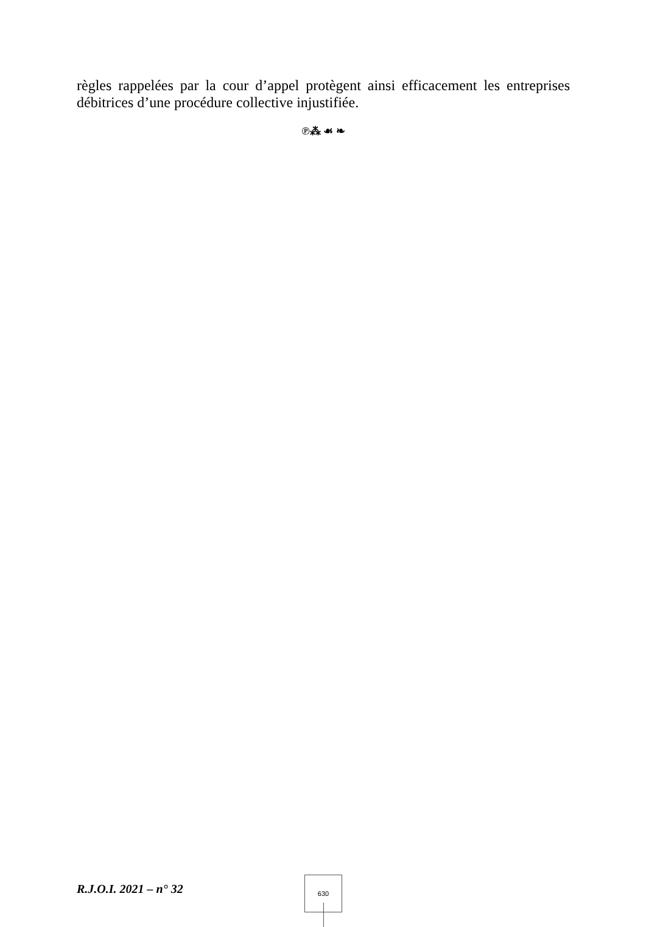règles rappelées par la cour d’appel protègent ainsi efficacement les entreprises débitrices d’une procédure collective injustifiée.
℗⁂ ☙ ❧
R.J.O.I. 2021 – n° 32
630